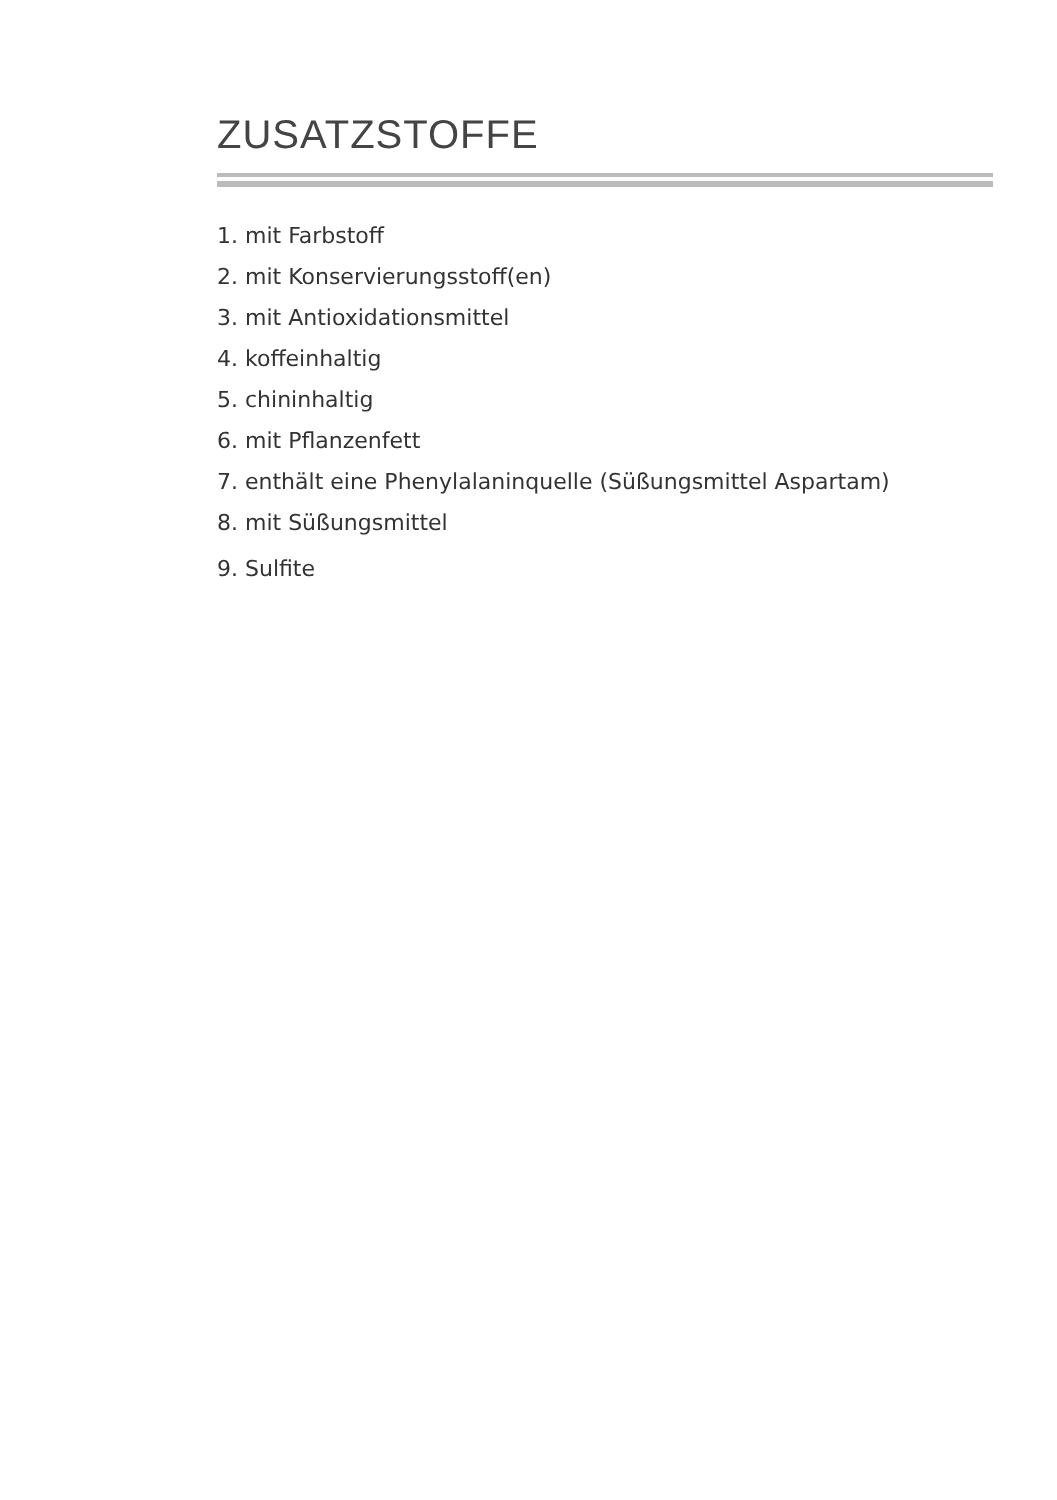ZUSATZSTOFFE
1. mit Farbstoff
2. mit Konservierungsstoff(en)
3. mit Antioxidationsmittel
4. koffeinhaltig
5. chininhaltig
6. mit Pflanzenfett
7. enthält eine Phenylalaninquelle (Süßungsmittel Aspartam)
8. mit Süßungsmittel
9. Sulfite